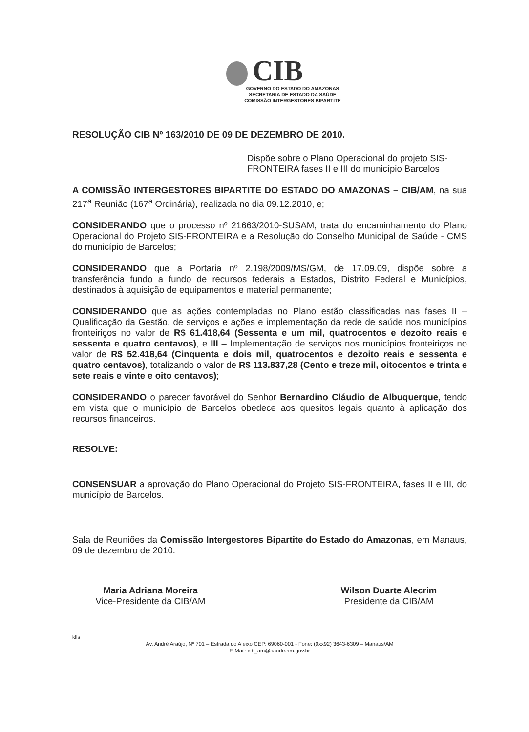CIB
GOVERNO DO ESTADO DO AMAZONAS
SECRETARIA DE ESTADO DA SAÚDE
COMISSÃO INTERGESTORES BIPARTITE
RESOLUÇÃO CIB Nº 163/2010 DE 09 DE DEZEMBRO DE 2010.
Dispõe sobre o Plano Operacional do projeto SIS-FRONTEIRA fases II e III do município Barcelos
A COMISSÃO INTERGESTORES BIPARTITE DO ESTADO DO AMAZONAS – CIB/AM, na sua 217<sup>a</sup> Reunião (167<sup>a</sup> Ordinária), realizada no dia 09.12.2010, e;
CONSIDERANDO que o processo nº 21663/2010-SUSAM, trata do encaminhamento do Plano Operacional do Projeto SIS-FRONTEIRA e a Resolução do Conselho Municipal de Saúde - CMS do município de Barcelos;
CONSIDERANDO que a Portaria nº 2.198/2009/MS/GM, de 17.09.09, dispõe sobre a transferência fundo a fundo de recursos federais a Estados, Distrito Federal e Municípios, destinados à aquisição de equipamentos e material permanente;
CONSIDERANDO que as ações contempladas no Plano estão classificadas nas fases II – Qualificação da Gestão, de serviços e ações e implementação da rede de saúde nos municípios fronteiriços no valor de R$ 61.418,64 (Sessenta e um mil, quatrocentos e dezoito reais e sessenta e quatro centavos), e III – Implementação de serviços nos municípios fronteiriços no valor de R$ 52.418,64 (Cinquenta e dois mil, quatrocentos e dezoito reais e sessenta e quatro centavos), totalizando o valor de R$ 113.837,28 (Cento e treze mil, oitocentos e trinta e sete reais e vinte e oito centavos);
CONSIDERANDO o parecer favorável do Senhor Bernardino Cláudio de Albuquerque, tendo em vista que o município de Barcelos obedece aos quesitos legais quanto à aplicação dos recursos financeiros.
RESOLVE:
CONSENSUAR a aprovação do Plano Operacional do Projeto SIS-FRONTEIRA, fases II e III, do município de Barcelos.
Sala de Reuniões da Comissão Intergestores Bipartite do Estado do Amazonas, em Manaus, 09 de dezembro de 2010.
Maria Adriana Moreira
Vice-Presidente da CIB/AM
Wilson Duarte Alecrim
Presidente da CIB/AM
klls
Av. André Araújo, Nº 701 – Estrada do Aleixo CEP: 69060-001 - Fone: (0xx92) 3643-6309 – Manaus/AM
E-Mail: cib_am@saude.am.gov.br